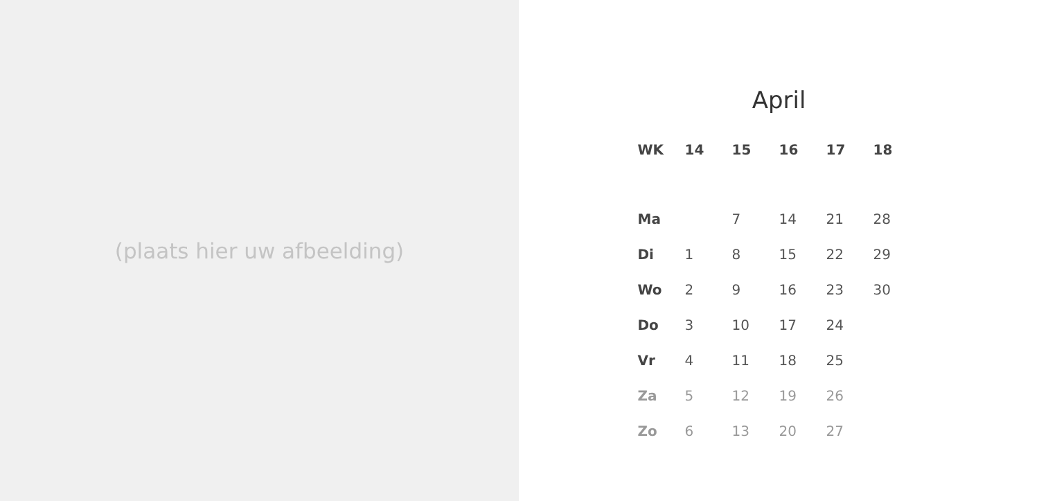(plaats hier uw afbeelding)
April
| WK | 14 | 15 | 16 | 17 | 18 |
| --- | --- | --- | --- | --- | --- |
| Ma | | 7 | 14 | 21 | 28 |
| Di | 1 | 8 | 15 | 22 | 29 |
| Wo | 2 | 9 | 16 | 23 | 30 |
| Do | 3 | 10 | 17 | 24 | |
| Vr | 4 | 11 | 18 | 25 | |
| Za | 5 | 12 | 19 | 26 | |
| Zo | 6 | 13 | 20 | 27 | |